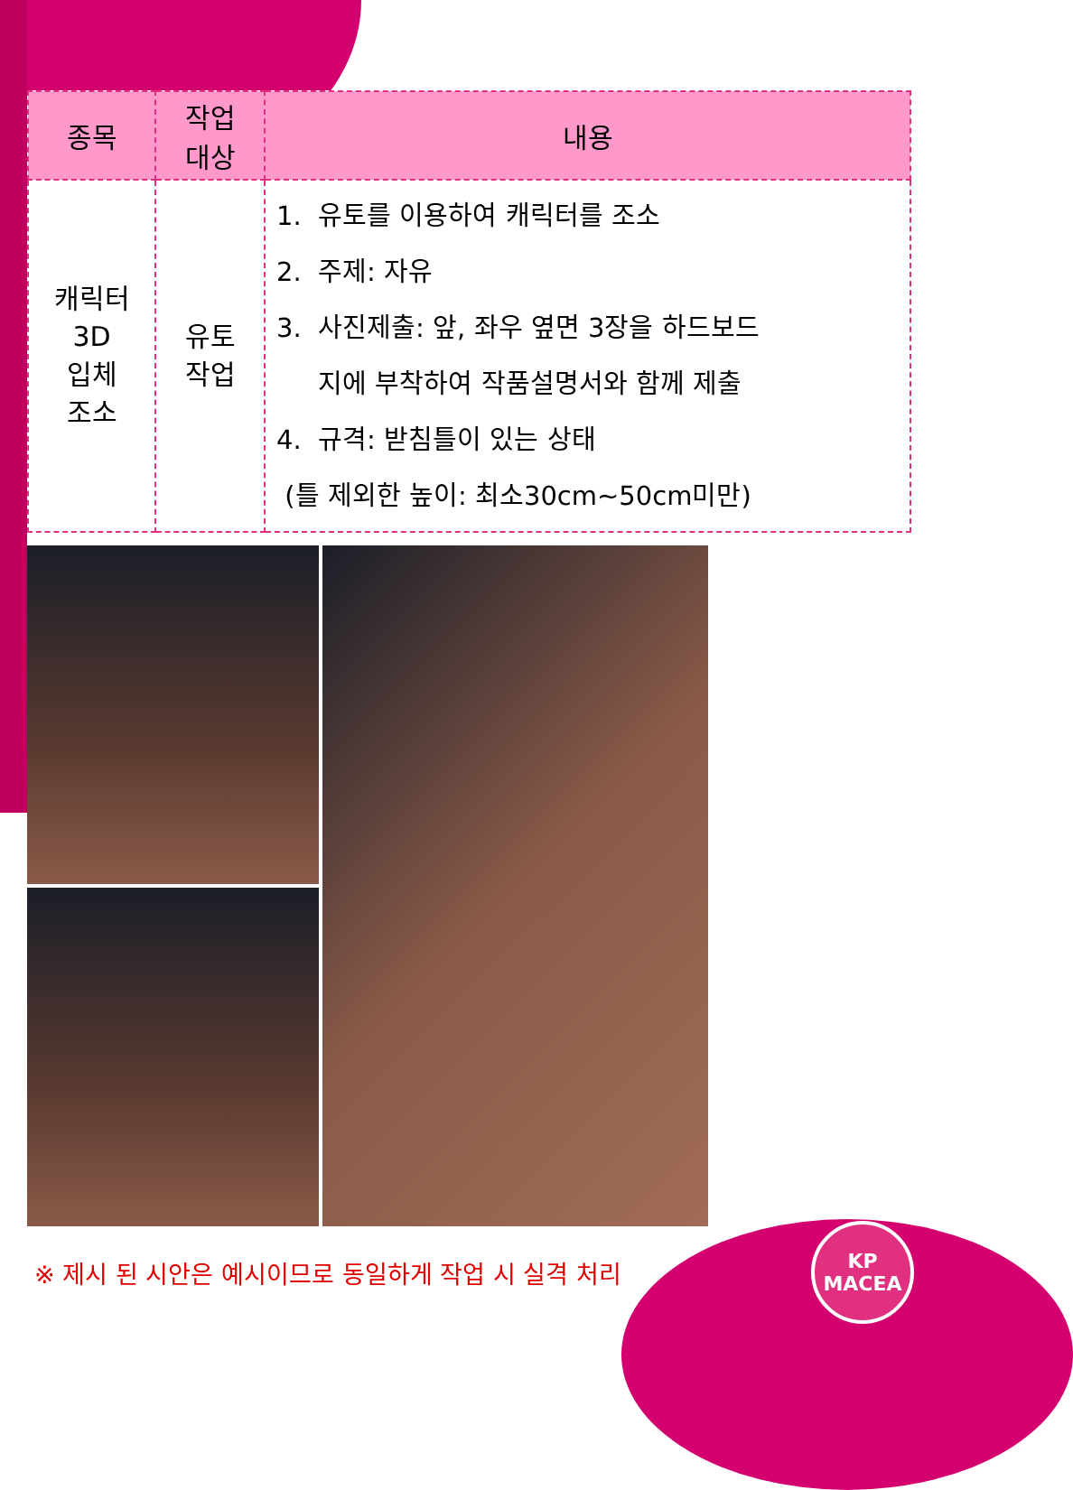| 종목 | 작업 대상 | 내용 |
| --- | --- | --- |
| 캐릭터 3D 입체 조소 | 유토 작업 | 1. 유토를 이용하여 캐릭터를 조소 2. 주제: 자유 3. 사진제출: 앞, 좌우 옆면 3장을 하드보드 지에 부착하여 작품설명서와 함께 제출 4. 규격: 받침틀이 있는 상태 (틀 제외한 높이: 최소30cm~50cm미만) |
※ 제시 된 시안은 예시이므로 동일하게 작업 시 실격 처리
KP
MACEA